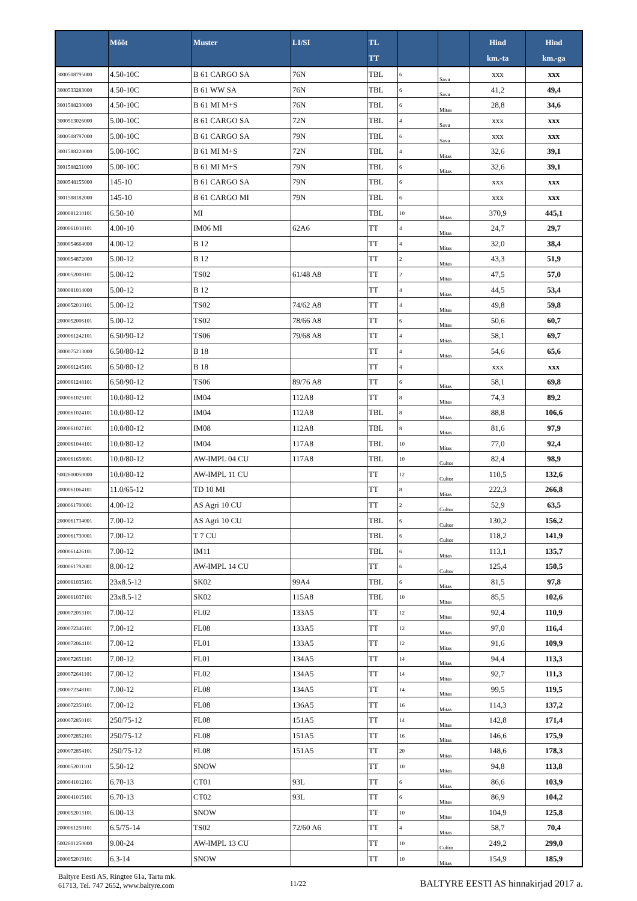| | Mõõt | Muster | LI/SI | TL TT | | | Hind km.-ta | Hind km.-ga |
| --- | --- | --- | --- | --- | --- | --- | --- | --- |
| 3000508795000 | 4.50-10C | B 61 CARGO SA | 76N | TBL | 6 | Sava | xxx | xxx |
| 3000533283000 | 4.50-10C | B 61 WW SA | 76N | TBL | 6 | Sava | 41,2 | 49,4 |
| 3001588230000 | 4.50-10C | B 61 MI M+S | 76N | TBL | 6 | Mitas | 28,8 | 34,6 |
| 3000513026000 | 5.00-10C | B 61 CARGO SA | 72N | TBL | 4 | Sava | xxx | xxx |
| 3000508797000 | 5.00-10C | B 61 CARGO SA | 79N | TBL | 6 | Sava | xxx | xxx |
| 3001588220000 | 5.00-10C | B 61 MI M+S | 72N | TBL | 4 | Mitas | 32,6 | 39,1 |
| 3001588231000 | 5.00-10C | B 61 MI M+S | 79N | TBL | 6 | Mitas | 32,6 | 39,1 |
| 3000548155000 | 145-10 | B 61 CARGO SA | 79N | TBL | 6 | | xxx | xxx |
| 3001588182000 | 145-10 | B 61 CARGO MI | 79N | TBL | 6 | | xxx | xxx |
| 2000081210101 | 6.50-10 | MI | | TBL | 10 | Mitas | 370,9 | 445,1 |
| 2000061018101 | 4.00-10 | IM06 MI | 62A6 | TT | 4 | Mitas | 24,7 | 29,7 |
| 3000054664000 | 4.00-12 | B 12 | | TT | 4 | Mitas | 32,0 | 38,4 |
| 3000054872000 | 5.00-12 | B 12 | | TT | 2 | Mitas | 43,3 | 51,9 |
| 2000052008101 | 5.00-12 | TS02 | 61/48 A8 | TT | 2 | Mitas | 47,5 | 57,0 |
| 3000081014000 | 5.00-12 | B 12 | | TT | 4 | Mitas | 44,5 | 53,4 |
| 2000052010101 | 5.00-12 | TS02 | 74/62 A8 | TT | 4 | Mitas | 49,8 | 59,8 |
| 2000052006101 | 5.00-12 | TS02 | 78/66 A8 | TT | 6 | Mitas | 50,6 | 60,7 |
| 2000061242101 | 6.50/90-12 | TS06 | 79/68 A8 | TT | 4 | Mitas | 58,1 | 69,7 |
| 3000075213000 | 6.50/80-12 | B 18 | | TT | 4 | Mitas | 54,6 | 65,6 |
| 2000061245101 | 6.50/80-12 | B 18 | | TT | 4 | | xxx | xxx |
| 2000061248101 | 6.50/90-12 | TS06 | 89/76 A8 | TT | 6 | Mitas | 58,1 | 69,8 |
| 2000061025101 | 10.0/80-12 | IM04 | 112A8 | TT | 8 | Mitas | 74,3 | 89,2 |
| 2000061024101 | 10.0/80-12 | IM04 | 112A8 | TBL | 8 | Mitas | 88,8 | 106,6 |
| 2000061027101 | 10.0/80-12 | IM08 | 112A8 | TBL | 8 | Mitas | 81,6 | 97,9 |
| 2000061044101 | 10.0/80-12 | IM04 | 117A8 | TBL | 10 | Mitas | 77,0 | 92,4 |
| 2000061658001 | 10.0/80-12 | AW-IMPL 04 CU | 117A8 | TBL | 10 | Cultor | 82,4 | 98,9 |
| 5002600050000 | 10.0/80-12 | AW-IMPL 11 CU | | TT | 12 | Cultor | 110,5 | 132,6 |
| 2000061064101 | 11.0/65-12 | TD 10 MI | | TT | 8 | Mitas | 222,3 | 266,8 |
| 2000061700001 | 4.00-12 | AS Agri 10 CU | | TT | 2 | Cultor | 52,9 | 63,5 |
| 2000061734001 | 7.00-12 | AS Agri 10 CU | | TBL | 6 | Cultor | 130,2 | 156,2 |
| 2000061730001 | 7.00-12 | T 7 CU | | TBL | 6 | Cultor | 118,2 | 141,9 |
| 2000061426101 | 7.00-12 | IM11 | | TBL | 6 | Mitas | 113,1 | 135,7 |
| 2000061792001 | 8.00-12 | AW-IMPL 14 CU | | TT | 6 | Cultor | 125,4 | 150,5 |
| 2000061035101 | 23x8.5-12 | SK02 | 99A4 | TBL | 6 | Mitas | 81,5 | 97,8 |
| 2000061037101 | 23x8.5-12 | SK02 | 115A8 | TBL | 10 | Mitas | 85,5 | 102,6 |
| 2000072053101 | 7.00-12 | FL02 | 133A5 | TT | 12 | Mitas | 92,4 | 110,9 |
| 2000072346101 | 7.00-12 | FL08 | 133A5 | TT | 12 | Mitas | 97,0 | 116,4 |
| 2000072064101 | 7.00-12 | FL01 | 133A5 | TT | 12 | Mitas | 91,6 | 109,9 |
| 2000072651101 | 7.00-12 | FL01 | 134A5 | TT | 14 | Mitas | 94,4 | 113,3 |
| 2000072641101 | 7.00-12 | FL02 | 134A5 | TT | 14 | Mitas | 92,7 | 111,3 |
| 2000072348101 | 7.00-12 | FL08 | 134A5 | TT | 14 | Mitas | 99,5 | 119,5 |
| 2000072350101 | 7.00-12 | FL08 | 136A5 | TT | 16 | Mitas | 114,3 | 137,2 |
| 2000072850101 | 250/75-12 | FL08 | 151A5 | TT | 14 | Mitas | 142,8 | 171,4 |
| 2000072852101 | 250/75-12 | FL08 | 151A5 | TT | 16 | Mitas | 146,6 | 175,9 |
| 2000072854101 | 250/75-12 | FL08 | 151A5 | TT | 20 | Mitas | 148,6 | 178,3 |
| 2000052011101 | 5.50-12 | SNOW | | TT | 10 | Mitas | 94,8 | 113,8 |
| 2000041012101 | 6.70-13 | CT01 | 93L | TT | 6 | Mitas | 86,6 | 103,9 |
| 2000041015101 | 6.70-13 | CT02 | 93L | TT | 6 | Mitas | 86,9 | 104,2 |
| 2000052013101 | 6.00-13 | SNOW | | TT | 10 | Mitas | 104,9 | 125,8 |
| 2000061250101 | 6.5/75-14 | TS02 | 72/60 A6 | TT | 4 | Mitas | 58,7 | 70,4 |
| 5002601250000 | 9.00-24 | AW-IMPL 13 CU | | TT | 10 | Cultor | 249,2 | 299,0 |
| 2000052019101 | 6.3-14 | SNOW | | TT | 10 | Mitas | 154,9 | 185,9 |
Baltyre Eesti AS, Ringtee 61a, Tartu mk.
61713, Tel. 747 2652, www.baltyre.com
11/22
BALTYRE EESTI AS hinnakirjad 2017 a.